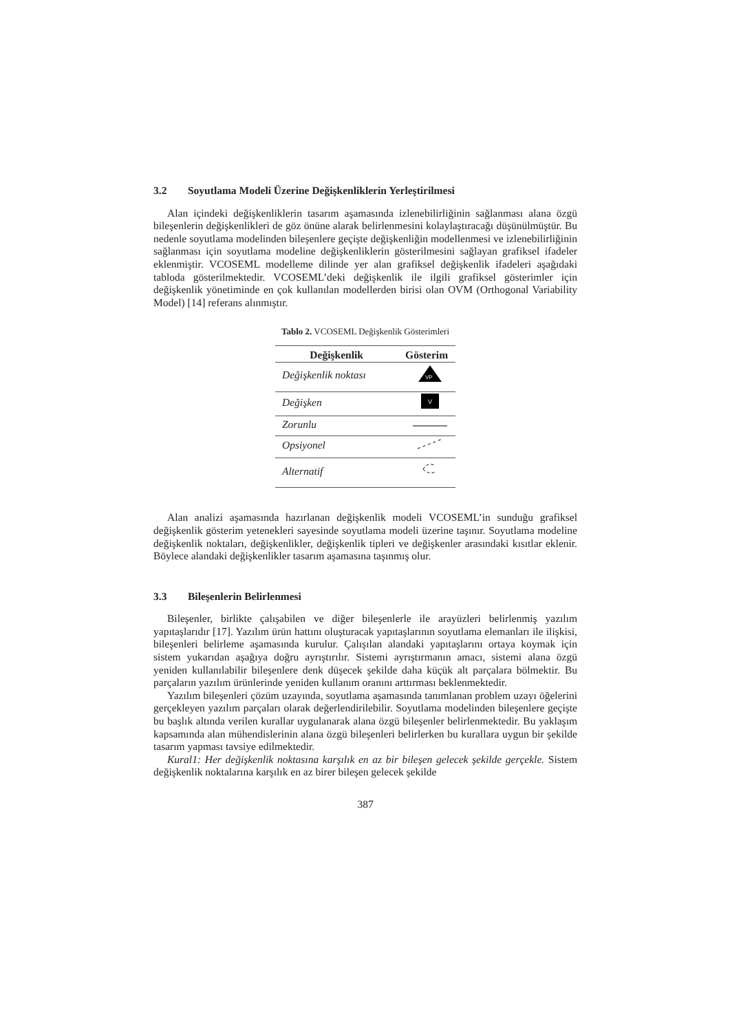3.2 Soyutlama Modeli Üzerine Değişkenliklerin Yerleştirilmesi
Alan içindeki değişkenliklerin tasarım aşamasında izlenebilirliğinin sağlanması alana özgü bileşenlerin değişkenlikleri de göz önüne alarak belirlenmesini kolaylaştıracağı düşünülmüştür. Bu nedenle soyutlama modelinden bileşenlere geçişte değişkenliğin modellenmesi ve izlenebilirliğinin sağlanması için soyutlama modeline değişkenliklerin gösterilmesini sağlayan grafiksel ifadeler eklenmiştir. VCOSEML modelleme dilinde yer alan grafiksel değişkenlik ifadeleri aşağıdaki tabloda gösterilmektedir. VCOSEML’deki değişkenlik ile ilgili grafiksel gösterimler için değişkenlik yönetiminde en çok kullanılan modellerden birisi olan OVM (Orthogonal Variability Model) [14] referans alınmıştır.
Tablo 2. VCOSEML Değişkenlik Gösterimleri
| Değişkenlik | Gösterim |
| --- | --- |
| Değişkenlik noktası | VP |
| Değişken | V |
| Zorunlu | |
| Opsiyonel | |
| Alternatif | |
Alan analizi aşamasında hazırlanan değişkenlik modeli VCOSEML’in sunduğu grafiksel değişkenlik gösterim yetenekleri sayesinde soyutlama modeli üzerine taşınır. Soyutlama modeline değişkenlik noktaları, değişkenlikler, değişkenlik tipleri ve değişkenler arasındaki kısıtlar eklenir. Böylece alandaki değişkenlikler tasarım aşamasına taşınmış olur.
3.3 Bileşenlerin Belirlenmesi
Bileşenler, birlikte çalışabilen ve diğer bileşenlerle ile arayüzleri belirlenmiş yazılım yapıtaşlarıdır [17]. Yazılım ürün hattını oluşturacak yapıtaşlarının soyutlama elemanları ile ilişkisi, bileşenleri belirleme aşamasında kurulur. Çalışılan alandaki yapıtaşlarını ortaya koymak için sistem yukarıdan aşağıya doğru ayrıştırılır. Sistemi ayrıştırmanın amacı, sistemi alana özgü yeniden kullanılabilir bileşenlere denk düşecek şekilde daha küçük alt parçalara bölmektir. Bu parçaların yazılım ürünlerinde yeniden kullanım oranını arttırması beklenmektedir.
Yazılım bileşenleri çözüm uzayında, soyutlama aşamasında tanımlanan problem uzayı öğelerini gerçekleyen yazılım parçaları olarak değerlendirilebilir. Soyutlama modelinden bileşenlere geçişte bu başlık altında verilen kurallar uygulanarak alana özgü bileşenler belirlenmektedir. Bu yaklaşım kapsamında alan mühendislerinin alana özgü bileşenleri belirlerken bu kurallara uygun bir şekilde tasarım yapması tavsiye edilmektedir.
Kural1: Her değişkenlik noktasına karşılık en az bir bileşen gelecek şekilde gerçekle. Sistem değişkenlik noktalarına karşılık en az birer bileşen gelecek şekilde
387